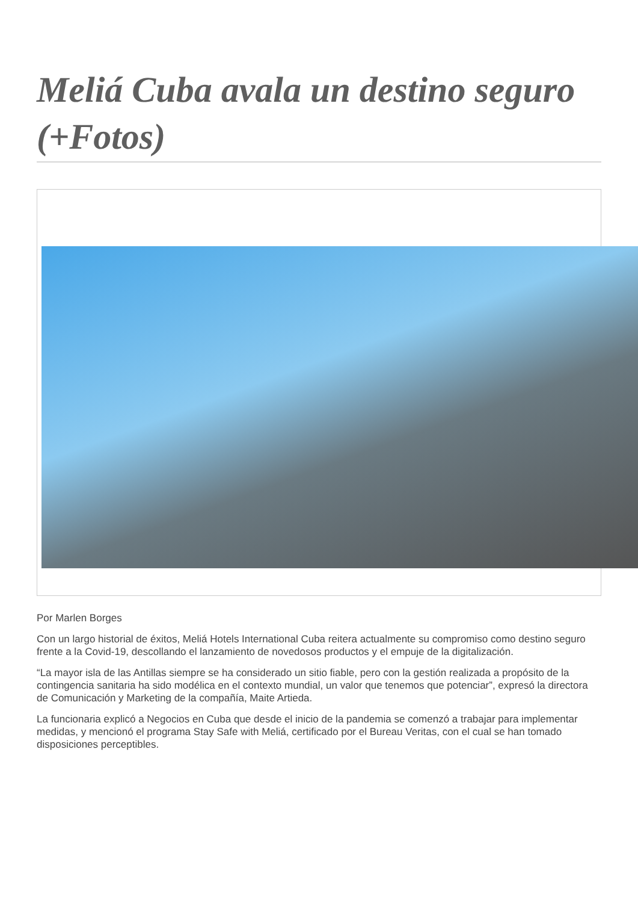Meliá Cuba avala un destino seguro (+Fotos)
Por Marlen Borges
Con un largo historial de éxitos, Meliá Hotels International Cuba reitera actualmente su compromiso como destino seguro frente a la Covid-19, descollando el lanzamiento de novedosos productos y el empuje de la digitalización.
“La mayor isla de las Antillas siempre se ha considerado un sitio fiable, pero con la gestión realizada a propósito de la contingencia sanitaria ha sido modélica en el contexto mundial, un valor que tenemos que potenciar”, expresó la directora de Comunicación y Marketing de la compañía, Maite Artieda.
La funcionaria explicó a Negocios en Cuba que desde el inicio de la pandemia se comenzó a trabajar para implementar medidas, y mencionó el programa Stay Safe with Meliá, certificado por el Bureau Veritas, con el cual se han tomado disposiciones perceptibles.